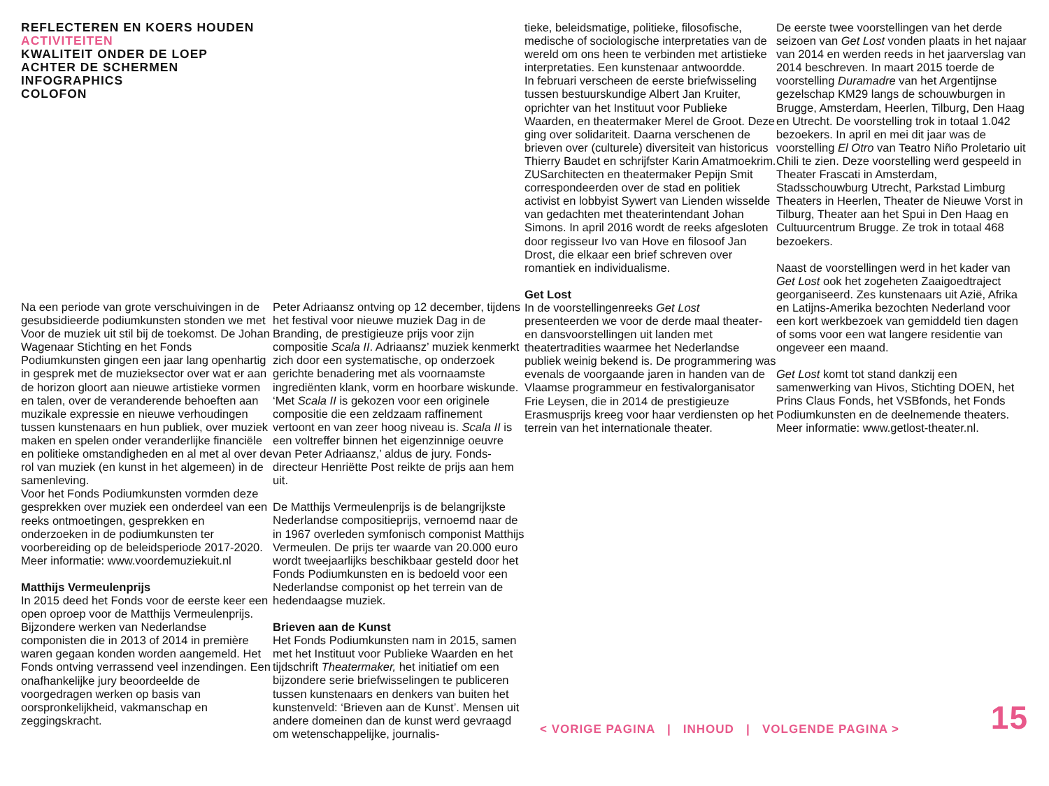REFLECTEREN EN KOERS HOUDEN
ACTIVITEITEN
KWALITEIT ONDER DE LOEP
ACHTER DE SCHERMEN
INFOGRAPHICS
COLOFON
Na een periode van grote verschuivingen in de gesubsidieerde podiumkunsten stonden we met Voor de muziek uit stil bij de toekomst. De Johan Wagenaar Stichting en het Fonds Podiumkunsten gingen een jaar lang openhartig in gesprek met de muzieksector over wat er aan de horizon gloort aan nieuwe artistieke vormen en talen, over de veranderende behoeften aan muzikale expressie en nieuwe verhoudingen tussen kunstenaars en hun publiek, over muziek maken en spelen onder veranderlijke financiële en politieke omstandigheden en al met al over de rol van muziek (en kunst in het algemeen) in de samenleving.
Voor het Fonds Podiumkunsten vormden deze gesprekken over muziek een onderdeel van een reeks ontmoetingen, gesprekken en onderzoeken in de podiumkunsten ter voorbereiding op de beleidsperiode 2017-2020.
Meer informatie: www.voordemuziekuit.nl
Matthijs Vermeulenprijs
In 2015 deed het Fonds voor de eerste keer een open oproep voor de Matthijs Vermeulenprijs. Bijzondere werken van Nederlandse componisten die in 2013 of 2014 in première waren gegaan konden worden aangemeld. Het Fonds ontving verrassend veel inzendingen. Een onafhankelijke jury beoordeelde de voorgedragen werken op basis van oorspronkelijkheid, vakmanschap en zeggingskracht.
Peter Adriaansz ontving op 12 december, tijdens het festival voor nieuwe muziek Dag in de Branding, de prestigieuze prijs voor zijn compositie Scala II. Adriaansz’ muziek kenmerkt zich door een systematische, op onderzoek gerichte benadering met als voornaamste ingrediënten klank, vorm en hoorbare wiskunde. ‘Met Scala II is gekozen voor een originele compositie die een zeldzaam raffinement vertoont en van zeer hoog niveau is. Scala II is een voltreffer binnen het eigenzinnige oeuvre van Peter Adriaansz,’ aldus de jury. Fonds-directeur Henriëtte Post reikte de prijs aan hem uit.
De Matthijs Vermeulenprijs is de belangrijkste Nederlandse compositieprijs, vernoemd naar de in 1967 overleden symfonisch componist Matthijs Vermeulen. De prijs ter waarde van 20.000 euro wordt tweejaarlijks beschikbaar gesteld door het Fonds Podiumkunsten en is bedoeld voor een Nederlandse componist op het terrein van de hedendaagse muziek.
Brieven aan de Kunst
Het Fonds Podiumkunsten nam in 2015, samen met het Instituut voor Publieke Waarden en het tijdschrift Theatermaker, het initiatief om een bijzondere serie briefwisselingen te publiceren tussen kunstenaars en denkers van buiten het kunstenveld: ‘Brieven aan de Kunst’. Mensen uit andere domeinen dan de kunst werd gevraagd om wetenschappelijke, journalis-
tieke, beleidsmatige, politieke, filosofische, medische of sociologische interpretaties van de wereld om ons heen te verbinden met artistieke interpretaties. Een kunstenaar antwoordde.
In februari verscheen de eerste briefwisseling tussen bestuurskundige Albert Jan Kruiter, oprichter van het Instituut voor Publieke Waarden, en theatermaker Merel de Groot. Deze ging over solidariteit. Daarna verschenen de brieven over (culturele) diversiteit van historicus Thierry Baudet en schrijfster Karin Amatmoekrim. ZUSarchitecten en theatermaker Pepijn Smit correspondeerden over de stad en politiek activist en lobbyist Sywert van Lienden wisselde van gedachten met theaterintendant Johan Simons. In april 2016 wordt de reeks afgesloten door regisseur Ivo van Hove en filosoof Jan Drost, die elkaar een brief schreven over romantiek en individualisme.
Get Lost
In de voorstellingenreeks Get Lost presenteerden we voor de derde maal theater- en dansvoorstellingen uit landen met theatertradities waarmee het Nederlandse publiek weinig bekend is. De programmering was evenals de voorgaande jaren in handen van de Vlaamse programmeur en festivalorganisator Frie Leysen, die in 2014 de prestigieuze Erasmusprijs kreeg voor haar verdiensten op het terrein van het internationale theater.
De eerste twee voorstellingen van het derde seizoen van Get Lost vonden plaats in het najaar van 2014 en werden reeds in het jaarverslag van 2014 beschreven. In maart 2015 toerde de voorstelling Duramadre van het Argentijnse gezelschap KM29 langs de schouwburgen in Brugge, Amsterdam, Heerlen, Tilburg, Den Haag en Utrecht. De voorstelling trok in totaal 1.042 bezoekers. In april en mei dit jaar was de voorstelling El Otro van Teatro Niño Proletario uit Chili te zien. Deze voorstelling werd gespeeld in Theater Frascati in Amsterdam, Stadsschouwburg Utrecht, Parkstad Limburg Theaters in Heerlen, Theater de Nieuwe Vorst in Tilburg, Theater aan het Spui in Den Haag en Cultuurcentrum Brugge. Ze trok in totaal 468 bezoekers.
Naast de voorstellingen werd in het kader van Get Lost ook het zogeheten Zaaigoedtraject georganiseerd. Zes kunstenaars uit Azië, Afrika en Latijns-Amerika bezochten Nederland voor een kort werkbezoek van gemiddeld tien dagen of soms voor een wat langere residentie van ongeveer een maand.
Get Lost komt tot stand dankzij een samenwerking van Hivos, Stichting DOEN, het Prins Claus Fonds, het VSBfonds, het Fonds Podiumkunsten en de deelnemende theaters.
Meer informatie: www.getlost-theater.nl.
< VORIGE PAGINA | INHOUD | VOLGENDE PAGINA > 15